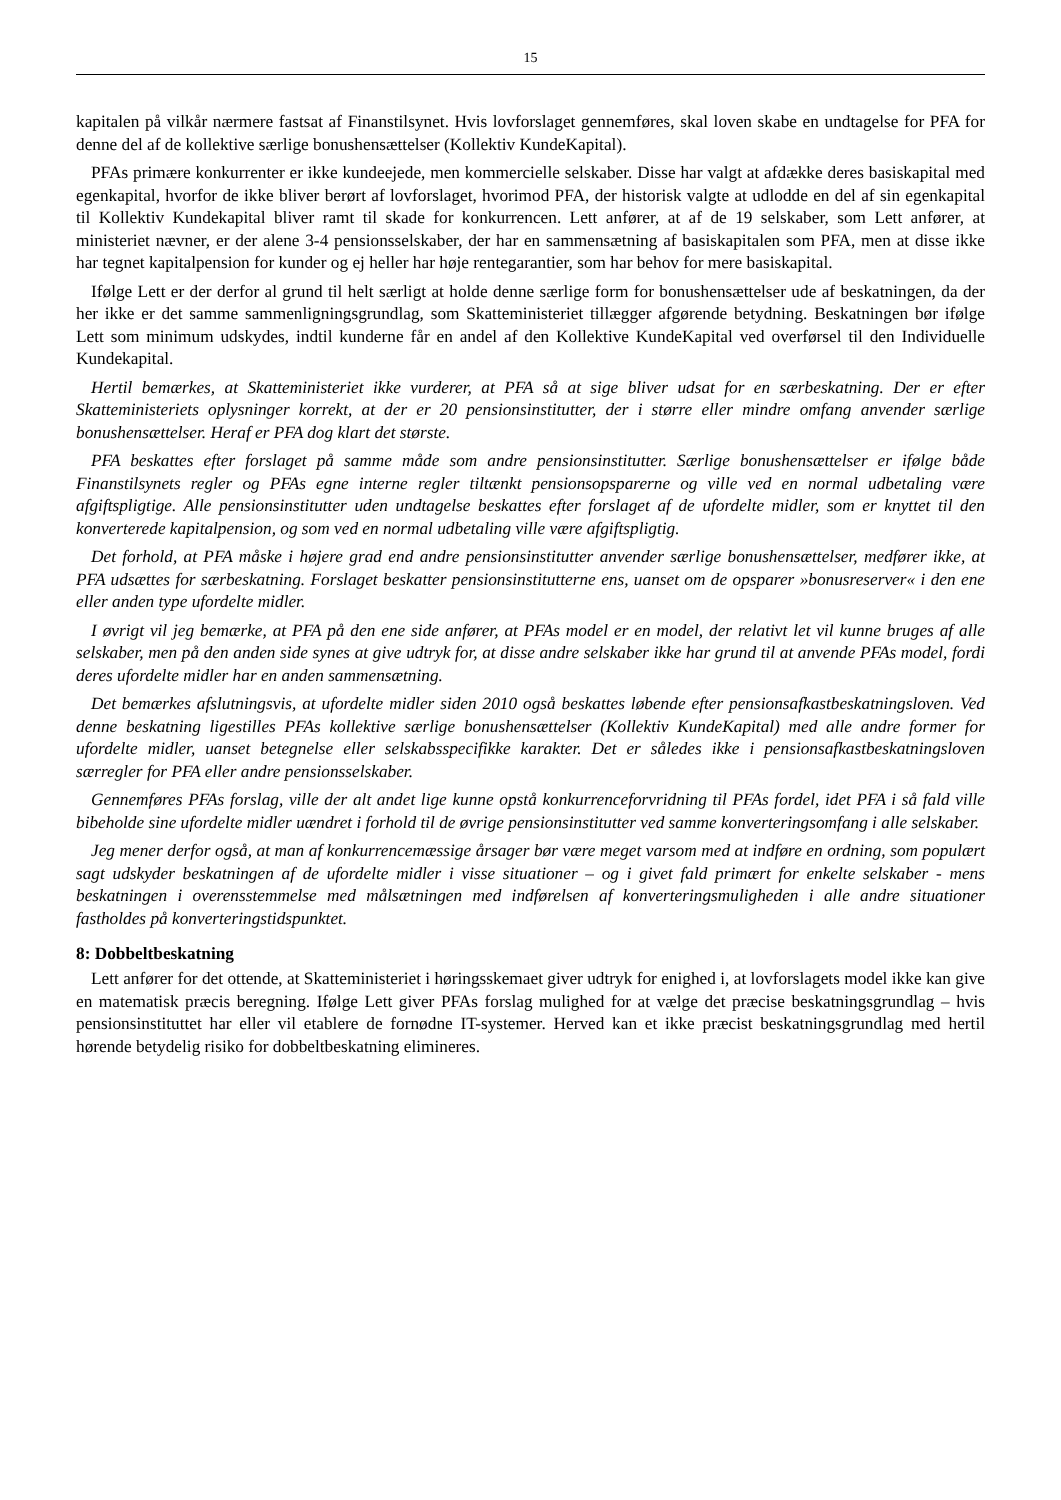15
kapitalen på vilkår nærmere fastsat af Finanstilsynet. Hvis lovforslaget gennemføres, skal loven skabe en undtagelse for PFA for denne del af de kollektive særlige bonushensættelser (Kollektiv KundeKapital).
PFAs primære konkurrenter er ikke kundeejede, men kommercielle selskaber. Disse har valgt at afdække deres basiskapital med egenkapital, hvorfor de ikke bliver berørt af lovforslaget, hvorimod PFA, der historisk valgte at udlodde en del af sin egenkapital til Kollektiv Kundekapital bliver ramt til skade for konkurrencen. Lett anfører, at af de 19 selskaber, som Lett anfører, at ministeriet nævner, er der alene 3-4 pensionsselskaber, der har en sammensætning af basiskapitalen som PFA, men at disse ikke har tegnet kapitalpension for kunder og ej heller har høje rentegarantier, som har behov for mere basiskapital.
Ifølge Lett er der derfor al grund til helt særligt at holde denne særlige form for bonushensættelser ude af beskatningen, da der her ikke er det samme sammenligningsgrundlag, som Skatteministeriet tillægger afgørende betydning. Beskatningen bør ifølge Lett som minimum udskydes, indtil kunderne får en andel af den Kollektive KundeKapital ved overførsel til den Individuelle Kundekapital.
Hertil bemærkes, at Skatteministeriet ikke vurderer, at PFA så at sige bliver udsat for en særbeskatning. Der er efter Skatteministeriets oplysninger korrekt, at der er 20 pensionsinstitutter, der i større eller mindre omfang anvender særlige bonushensættelser. Heraf er PFA dog klart det største.
PFA beskattes efter forslaget på samme måde som andre pensionsinstitutter. Særlige bonushensættelser er ifølge både Finanstilsynets regler og PFAs egne interne regler tiltænkt pensionsopsparerne og ville ved en normal udbetaling være afgiftspligtige. Alle pensionsinstitutter uden undtagelse beskattes efter forslaget af de ufordelte midler, som er knyttet til den konverterede kapitalpension, og som ved en normal udbetaling ville være afgiftspligtig.
Det forhold, at PFA måske i højere grad end andre pensionsinstitutter anvender særlige bonushensættelser, medfører ikke, at PFA udsættes for særbeskatning. Forslaget beskatter pensionsinstitutterne ens, uanset om de opsparer »bonusreserver« i den ene eller anden type ufordelte midler.
I øvrigt vil jeg bemærke, at PFA på den ene side anfører, at PFAs model er en model, der relativt let vil kunne bruges af alle selskaber, men på den anden side synes at give udtryk for, at disse andre selskaber ikke har grund til at anvende PFAs model, fordi deres ufordelte midler har en anden sammensætning.
Det bemærkes afslutningsvis, at ufordelte midler siden 2010 også beskattes løbende efter pensionsafkastbeskatningsloven. Ved denne beskatning ligestilles PFAs kollektive særlige bonushensættelser (Kollektiv KundeKapital) med alle andre former for ufordelte midler, uanset betegnelse eller selskabsspecifikke karakter. Det er således ikke i pensionsafkastbeskatningsloven særregler for PFA eller andre pensionsselskaber.
Gennemføres PFAs forslag, ville der alt andet lige kunne opstå konkurrenceforvridning til PFAs fordel, idet PFA i så fald ville bibeholde sine ufordelte midler uændret i forhold til de øvrige pensionsinstitutter ved samme konverteringsomfang i alle selskaber.
Jeg mener derfor også, at man af konkurrencemæssige årsager bør være meget varsom med at indføre en ordning, som populært sagt udskyder beskatningen af de ufordelte midler i visse situationer – og i givet fald primært for enkelte selskaber - mens beskatningen i overensstemmelse med målsætningen med indførelsen af konverteringsmuligheden i alle andre situationer fastholdes på konverteringstidspunktet.
8: Dobbeltbeskatning
Lett anfører for det ottende, at Skatteministeriet i høringsskemaet giver udtryk for enighed i, at lovforslagets model ikke kan give en matematisk præcis beregning. Ifølge Lett giver PFAs forslag mulighed for at vælge det præcise beskatningsgrundlag – hvis pensionsinstituttet har eller vil etablere de fornødne IT-systemer. Herved kan et ikke præcist beskatningsgrundlag med hertil hørende betydelig risiko for dobbeltbeskatning elimineres.